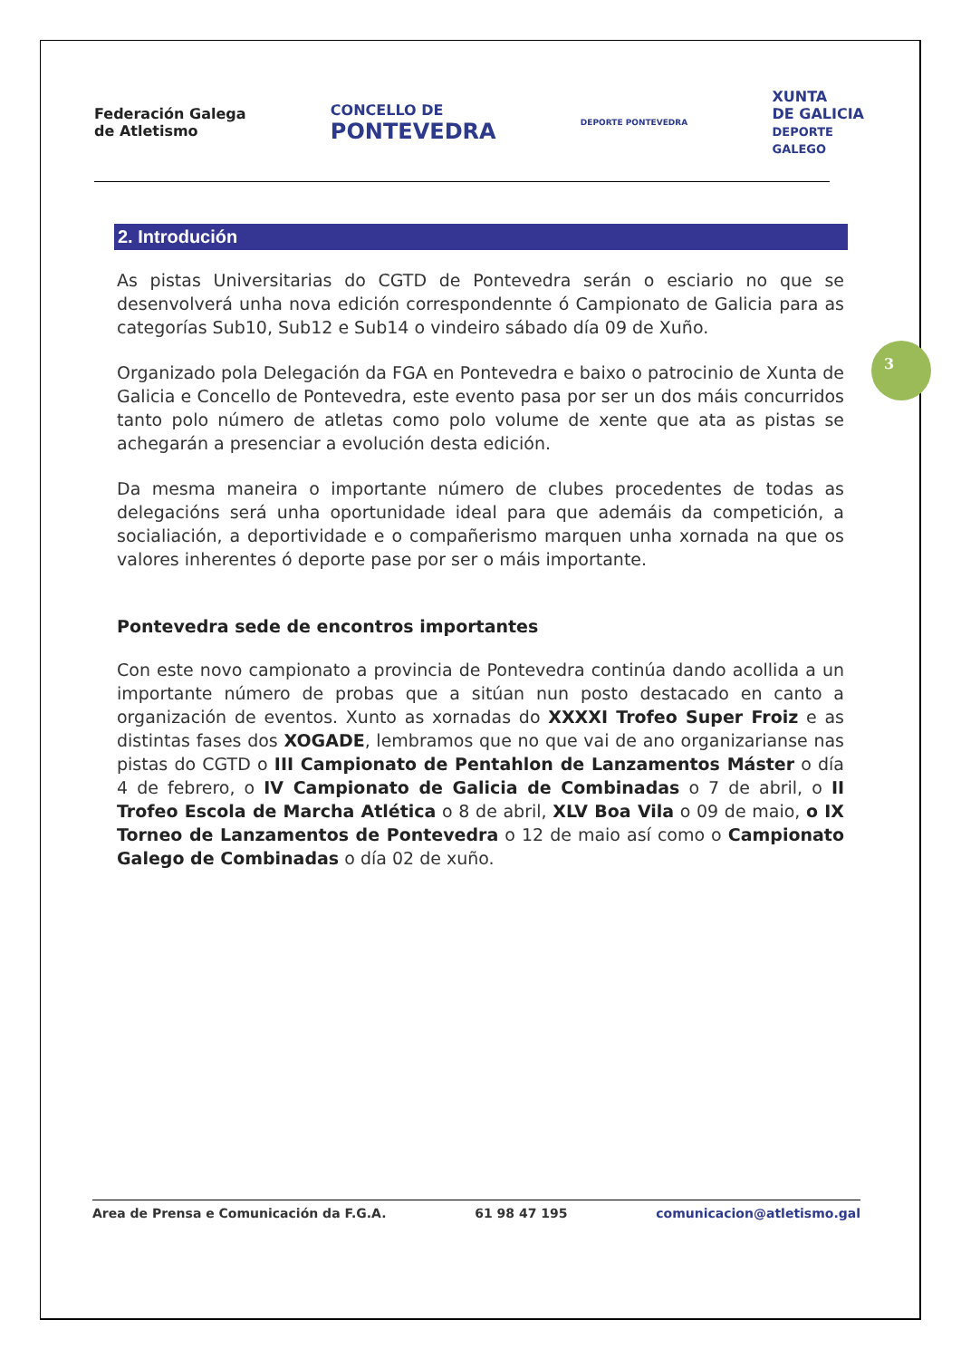Federación Galega
de Atletismo
CONCELLO DE
PONTEVEDRA
DEPORTE PONTEVEDRA
XUNTA
DE GALICIA
DEPORTE
GALEGO
2. Introdución
As pistas Universitarias do CGTD de Pontevedra serán o esciario no que se desenvolverá unha nova edición correspondennte ó Campionato de Galicia para as categorías Sub10, Sub12 e Sub14 o vindeiro sábado día 09 de Xuño.
Organizado pola Delegación da FGA en Pontevedra e baixo o patrocinio de Xunta de Galicia e Concello de Pontevedra, este evento pasa por ser un dos máis concurridos tanto polo número de atletas como polo volume de xente que ata as pistas se achegarán a presenciar a evolución desta edición.
Da mesma maneira o importante número de clubes procedentes de todas as delegacións será unha oportunidade ideal para que ademáis da competición, a socialiación, a deportividade e o compañerismo marquen unha xornada na que os valores inherentes ó deporte pase por ser o máis importante.
Pontevedra sede de encontros importantes
Con este novo campionato a provincia de Pontevedra continúa dando acollida a un importante número de probas que a sitúan nun posto destacado en canto a organización de eventos. Xunto as xornadas do XXXXI Trofeo Super Froiz e as distintas fases dos XOGADE, lembramos que no que vai de ano organizarianse nas pistas do CGTD o III Campionato de Pentahlon de Lanzamentos Máster o día 4 de febrero, o IV Campionato de Galicia de Combinadas o 7 de abril, o II Trofeo Escola de Marcha Atlética o 8 de abril, XLV Boa Vila o 09 de maio, o IX Torneo de Lanzamentos de Pontevedra o 12 de maio así como o Campionato Galego de Combinadas o día 02 de xuño.
3
Area de Prensa e Comunicación da F.G.A. 61 98 47 195 comunicacion@atletismo.gal